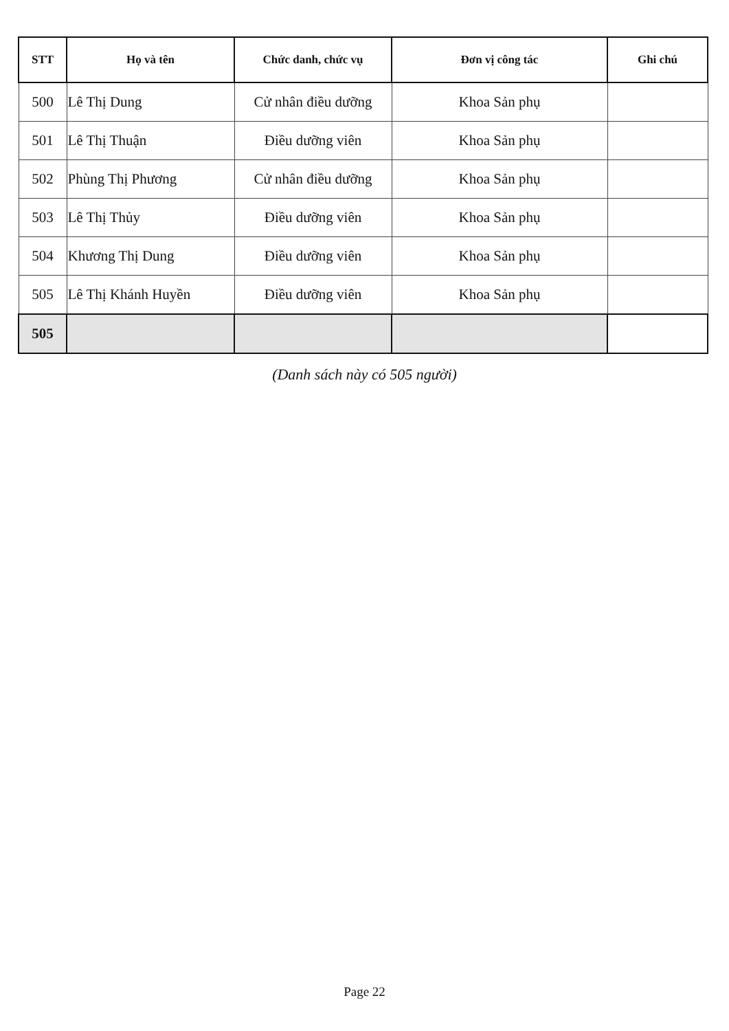| STT | Họ và tên | Chức danh, chức vụ | Đơn vị công tác | Ghi chú |
| --- | --- | --- | --- | --- |
| 500 | Lê Thị Dung | Cử nhân điều dưỡng | Khoa Sản phụ | |
| 501 | Lê Thị Thuận | Điều dưỡng viên | Khoa Sản phụ | |
| 502 | Phùng Thị Phương | Cử nhân điều dưỡng | Khoa Sản phụ | |
| 503 | Lê Thị Thủy | Điều dưỡng viên | Khoa Sản phụ | |
| 504 | Khương Thị Dung | Điều dưỡng viên | Khoa Sản phụ | |
| 505 | Lê Thị Khánh Huyền | Điều dưỡng viên | Khoa Sản phụ | |
| 505 | | | | |
(Danh sách này có 505 người)
Page 22